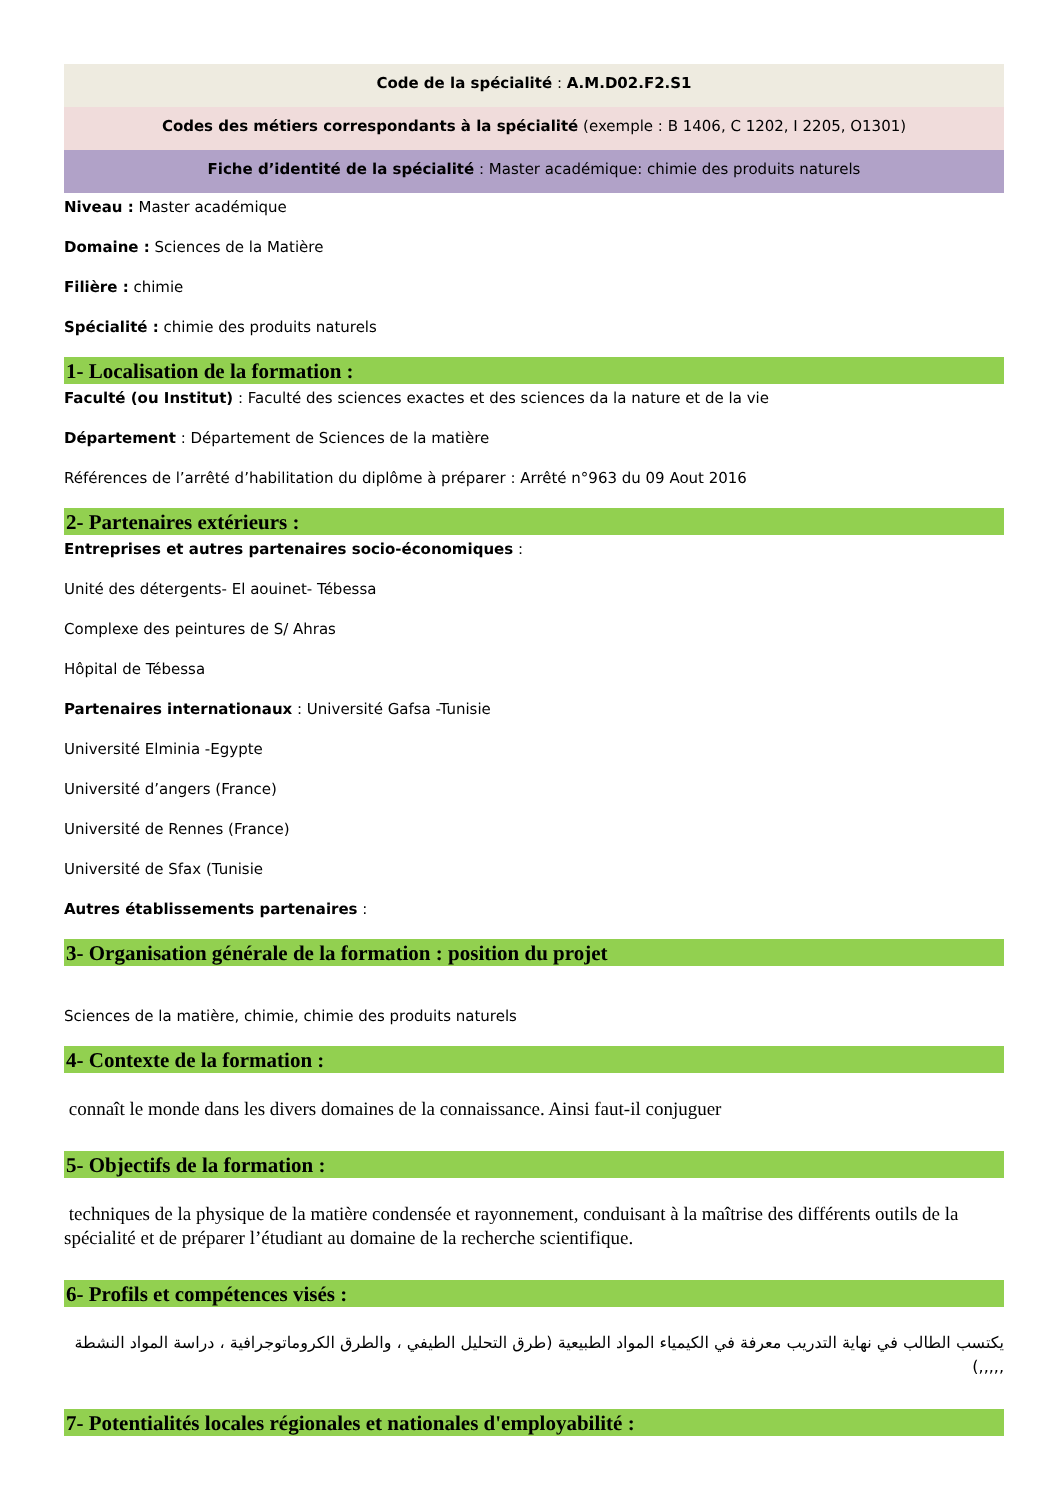Code de la spécialité : A.M.D02.F2.S1
Codes des métiers correspondants à la spécialité (exemple : B 1406, C 1202, I 2205, O1301)
Fiche d’identité de la spécialité : Master académique: chimie des produits naturels
Niveau : Master académique
Domaine : Sciences de la Matière
Filière : chimie
Spécialité : chimie des produits naturels
1- Localisation de la formation :
Faculté (ou Institut) : Faculté des sciences exactes et des sciences da la nature et de la vie
Département : Département de Sciences de la matière
Références de l’arrêté d’habilitation du diplôme à préparer : Arrêté n°963 du 09 Aout 2016
2- Partenaires extérieurs :
Entreprises et autres partenaires socio-économiques :
Unité des détergents- El aouinet- Tébessa
Complexe des peintures de S/ Ahras
Hôpital de Tébessa
Partenaires internationaux : Université Gafsa -Tunisie
Université Elminia -Egypte
Université d’angers (France)
Université de Rennes (France)
Université de Sfax (Tunisie
Autres établissements partenaires :
3- Organisation générale de la formation : position du projet
Sciences de la matière, chimie, chimie des produits naturels
4- Contexte de la formation :
connaît le monde dans les divers domaines de la connaissance. Ainsi faut-il conjuguer
5- Objectifs de la formation :
techniques de la physique de la matière condensée et rayonnement, conduisant à la maîtrise des différents outils de la spécialité et de préparer l’étudiant au domaine de la recherche scientifique.
6- Profils et compétences visés :
يكتسب الطالب في نهاية التدريب معرفة في الكيمياء المواد الطبيعية (طرق التحليل الطيفي ، والطرق الكروماتوجرافية ، دراسة المواد النشطة ,,,,,)
7- Potentialités locales régionales et nationales d'employabilité :